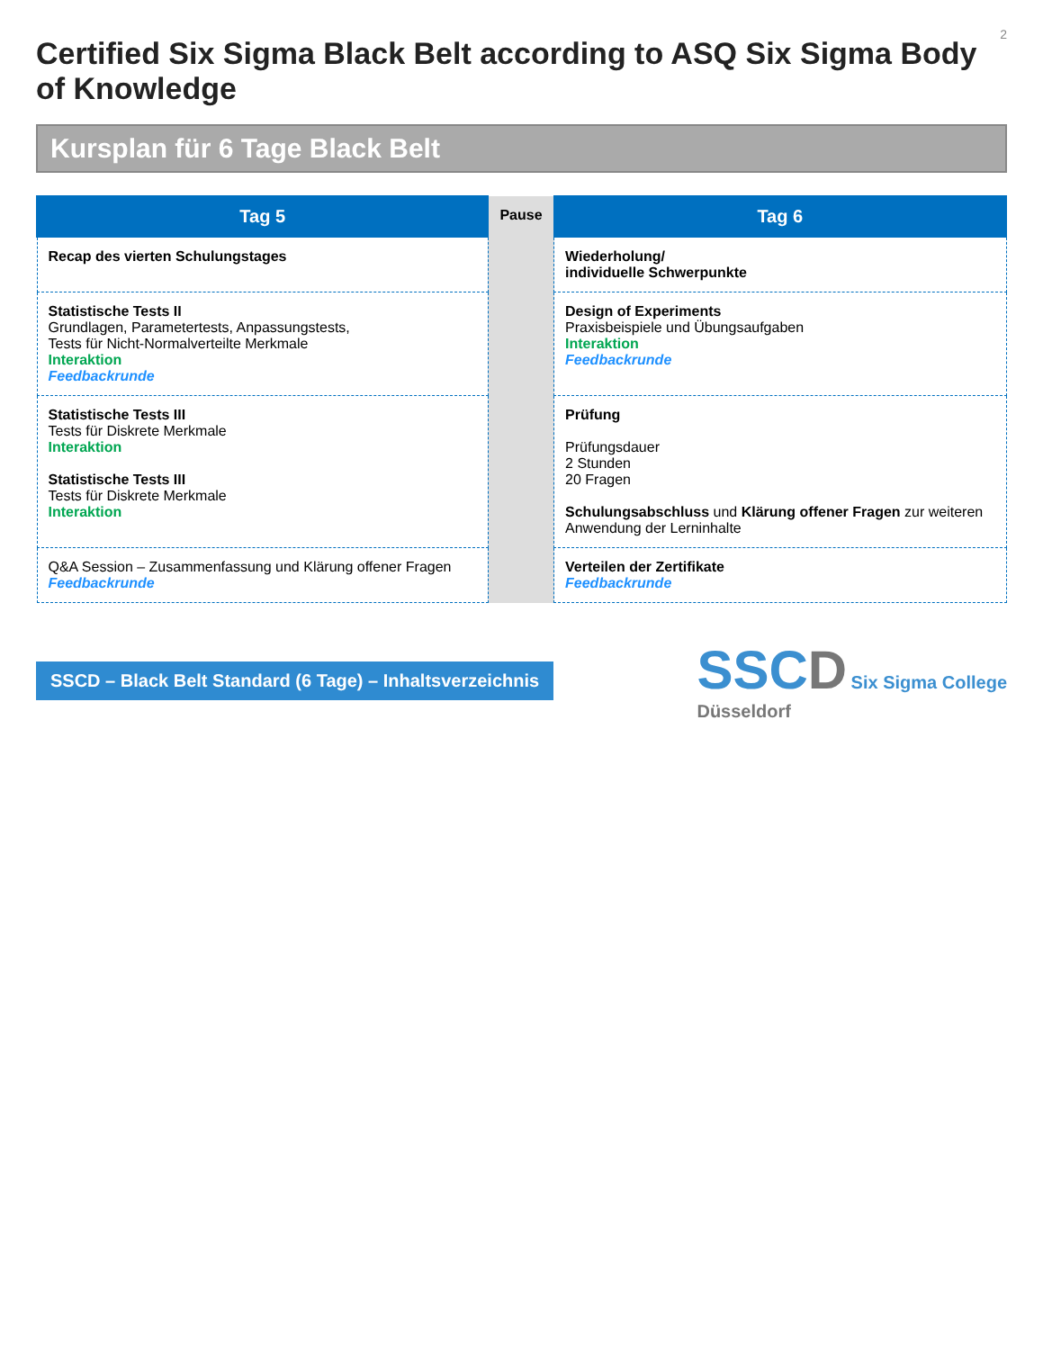2
Certified Six Sigma Black Belt according to ASQ Six Sigma Body of Knowledge
Kursplan für 6 Tage Black Belt
| Tag 5 | Pause | Tag 6 |
| Recap des vierten Schulungstages | | Wiederholung/ individuelle Schwerpunkte |
| Statistische Tests II Grundlagen, Parametertests, Anpassungstests, Tests für Nicht-Normalverteilte Merkmale Interaktion Feedbackrunde | | Design of Experiments Praxisbeispiele und Übungsaufgaben Interaktion Feedbackrunde |
| Statistische Tests III Tests für Diskrete Merkmale Interaktion Statistische Tests III Tests für Diskrete Merkmale Interaktion | | Prüfung Prüfungsdauer 2 Stunden 20 Fragen Schulungsabschluss und Klärung offener Fragen zur weiteren Anwendung der Lerninhalte |
| Q&A Session – Zusammenfassung und Klärung offener Fragen Feedbackrunde | | Verteilen der Zertifikate Feedbackrunde |
SSCD – Black Belt Standard (6 Tage) – Inhaltsverzeichnis
SSCD Six Sigma College
Düsseldorf